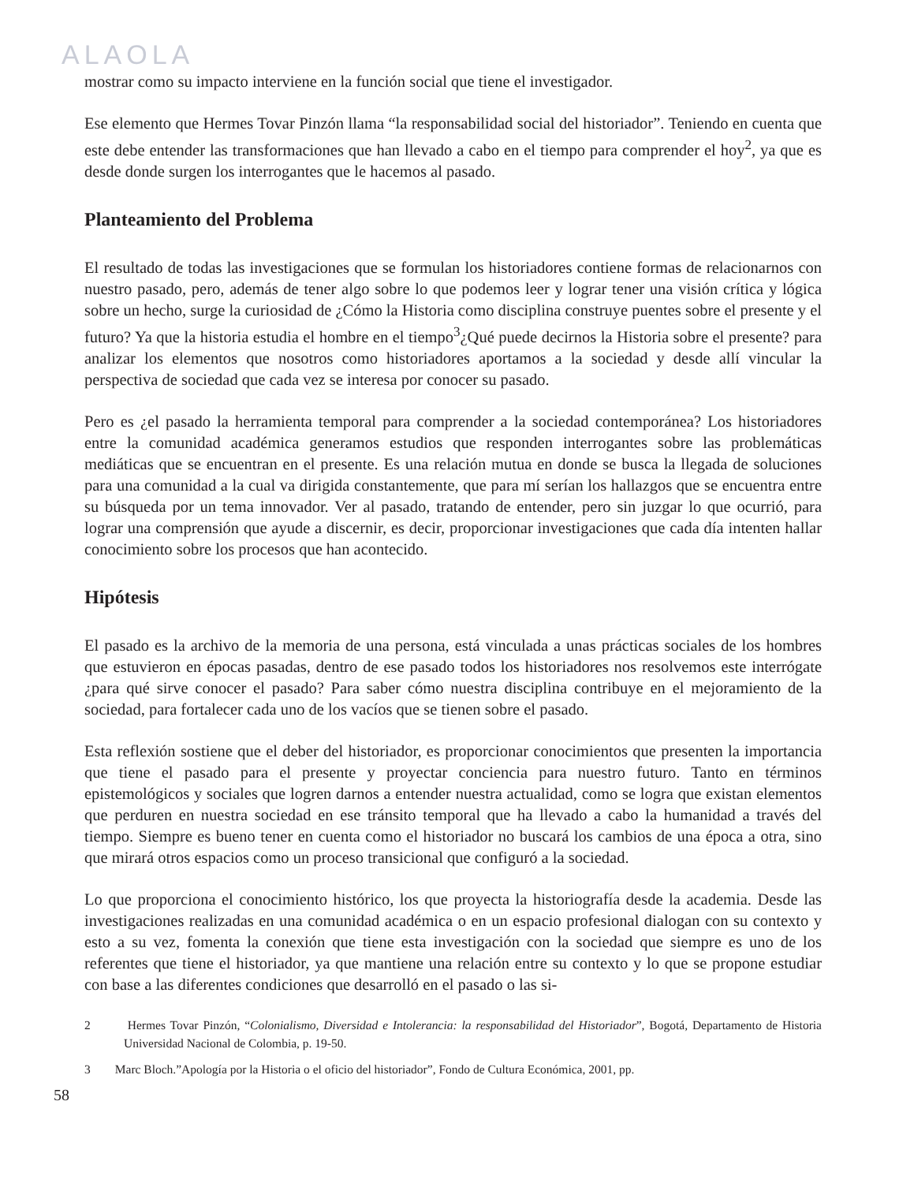ALAOLA
mostrar como su impacto interviene en la función social que tiene el investigador.
Ese elemento que Hermes Tovar Pinzón llama “la responsabilidad social del historiador”. Teniendo en cuenta que este debe entender las transformaciones que han llevado a cabo en el tiempo para comprender el hoy<sup>2</sup>, ya que es desde donde surgen los interrogantes que le hacemos al pasado.
Planteamiento del Problema
El resultado de todas las investigaciones que se formulan los historiadores contiene formas de relacionarnos con nuestro pasado, pero, además de tener algo sobre lo que podemos leer y lograr tener una visión crítica y lógica sobre un hecho, surge la curiosidad de ¿Cómo la Historia como disciplina construye puentes sobre el presente y el futuro? Ya que la historia estudia el hombre en el tiempo<sup>3</sup>¿Qué puede decirnos la Historia sobre el presente? para analizar los elementos que nosotros como historiadores aportamos a la sociedad y desde allí vincular la perspectiva de sociedad que cada vez se interesa por conocer su pasado.
Pero es ¿el pasado la herramienta temporal para comprender a la sociedad contemporánea? Los historiadores entre la comunidad académica generamos estudios que responden interrogantes sobre las problemáticas mediáticas que se encuentran en el presente. Es una relación mutua en donde se busca la llegada de soluciones para una comunidad a la cual va dirigida constantemente, que para mí serían los hallazgos que se encuentra entre su búsqueda por un tema innovador. Ver al pasado, tratando de entender, pero sin juzgar lo que ocurrió, para lograr una comprensión que ayude a discernir, es decir, proporcionar investigaciones que cada día intenten hallar conocimiento sobre los procesos que han acontecido.
Hipótesis
El pasado es la archivo de la memoria de una persona, está vinculada a unas prácticas sociales de los hombres que estuvieron en épocas pasadas, dentro de ese pasado todos los historiadores nos resolvemos este interrógate ¿para qué sirve conocer el pasado? Para saber cómo nuestra disciplina contribuye en el mejoramiento de la sociedad, para fortalecer cada uno de los vacíos que se tienen sobre el pasado.
Esta reflexión sostiene que el deber del historiador, es proporcionar conocimientos que presenten la importancia que tiene el pasado para el presente y proyectar conciencia para nuestro futuro. Tanto en términos epistemológicos y sociales que logren darnos a entender nuestra actualidad, como se logra que existan elementos que perduren en nuestra sociedad en ese tránsito temporal que ha llevado a cabo la humanidad a través del tiempo. Siempre es bueno tener en cuenta como el historiador no buscará los cambios de una época a otra, sino que mirará otros espacios como un proceso transicional que configuró a la sociedad.
Lo que proporciona el conocimiento histórico, los que proyecta la historiografía desde la academia. Desde las investigaciones realizadas en una comunidad académica o en un espacio profesional dialogan con su contexto y esto a su vez, fomenta la conexión que tiene esta investigación con la sociedad que siempre es uno de los referentes que tiene el historiador, ya que mantiene una relación entre su contexto y lo que se propone estudiar con base a las diferentes condiciones que desarrolló en el pasado o las si-
2 Hermes Tovar Pinzón, “Colonialismo, Diversidad e Intolerancia: la responsabilidad del Historiador”, Bogotá, Departamento de Historia Universidad Nacional de Colombia, p. 19-50.
3 Marc Bloch.”Apología por la Historia o el oficio del historiador”, Fondo de Cultura Económica, 2001, pp.
58